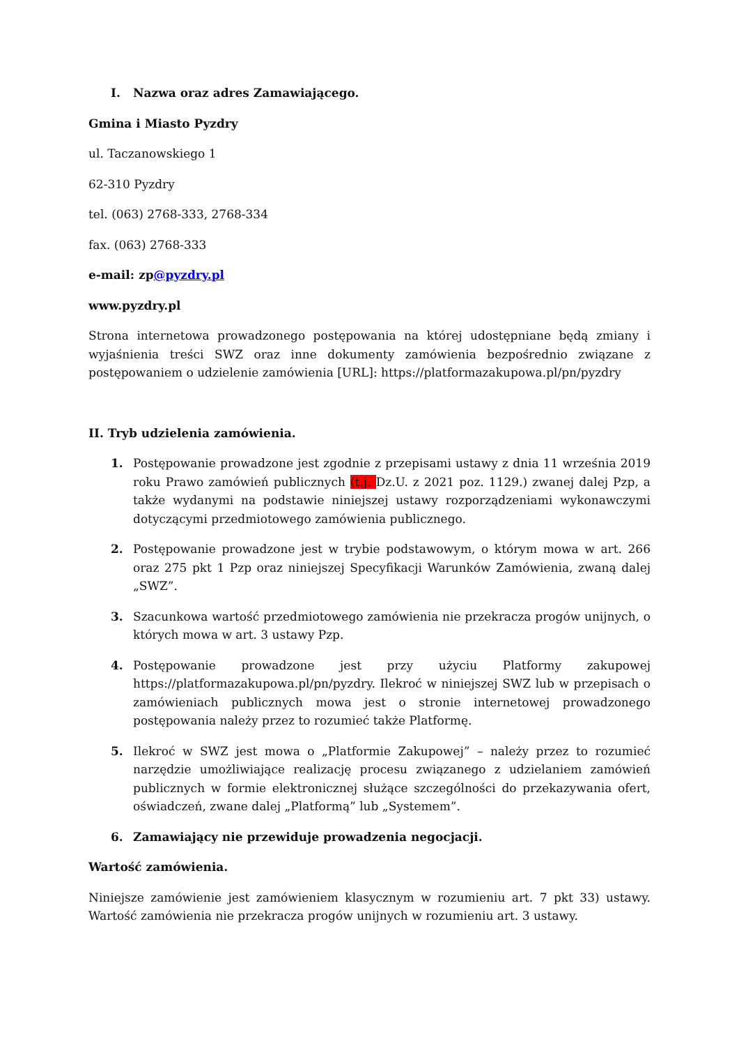I. Nazwa oraz adres Zamawiającego.
Gmina i Miasto Pyzdry
ul. Taczanowskiego 1
62-310 Pyzdry
tel. (063) 2768-333, 2768-334
fax. (063) 2768-333
e-mail: zp@pyzdry.pl
www.pyzdry.pl
Strona internetowa prowadzonego postępowania na której udostępniane będą zmiany i wyjaśnienia treści SWZ oraz inne dokumenty zamówienia bezpośrednio związane z postępowaniem o udzielenie zamówienia [URL]: https://platformazakupowa.pl/pn/pyzdry
II. Tryb udzielenia zamówienia.
1. Postępowanie prowadzone jest zgodnie z przepisami ustawy z dnia 11 września 2019 roku Prawo zamówień publicznych (t.j. Dz.U. z 2021 poz. 1129.) zwanej dalej Pzp, a także wydanymi na podstawie niniejszej ustawy rozporządzeniami wykonawczymi dotyczącymi przedmiotowego zamówienia publicznego.
2. Postępowanie prowadzone jest w trybie podstawowym, o którym mowa w art. 266 oraz 275 pkt 1 Pzp oraz niniejszej Specyfikacji Warunków Zamówienia, zwaną dalej „SWZ”.
3. Szacunkowa wartość przedmiotowego zamówienia nie przekracza progów unijnych, o których mowa w art. 3 ustawy Pzp.
4. Postępowanie prowadzone jest przy użyciu Platformy zakupowej https://platformazakupowa.pl/pn/pyzdry. Ilekroć w niniejszej SWZ lub w przepisach o zamówieniach publicznych mowa jest o stronie internetowej prowadzonego postępowania należy przez to rozumieć także Platformę.
5. Ilekroć w SWZ jest mowa o „Platformie Zakupowej” – należy przez to rozumieć narzędzie umożliwiające realizację procesu związanego z udzielaniem zamówień publicznych w formie elektronicznej służące szczególności do przekazywania ofert, oświadczeń, zwane dalej „Platformą” lub „Systemem”.
6. Zamawiający nie przewiduje prowadzenia negocjacji.
Wartość zamówienia.
Niniejsze zamówienie jest zamówieniem klasycznym w rozumieniu art. 7 pkt 33) ustawy. Wartość zamówienia nie przekracza progów unijnych w rozumieniu art. 3 ustawy.